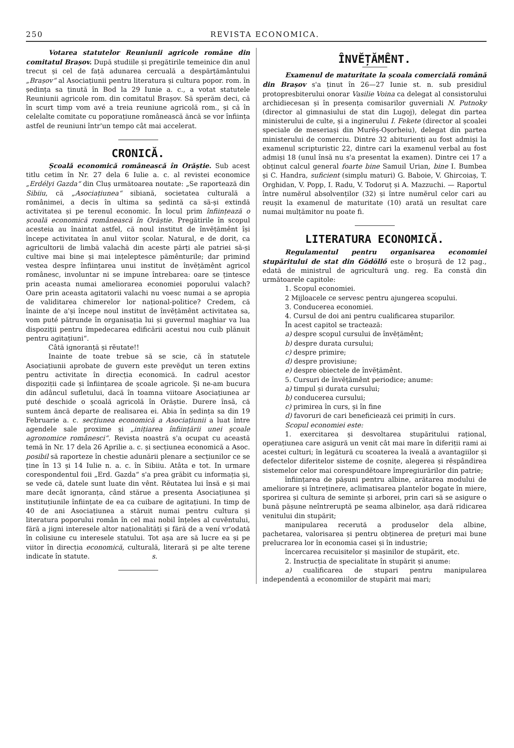250 REVISTA ECONOMICA.
Votarea statutelor Reuniunii agricole române din comitatul Brașov. După studiile și pregătirile temeinice din anul trecut și cel de față adunarea cercuală a despărțământului „Brașov“ al Asociațiunii pentru literatura și cultura popor. rom. în ședința sa ținută în Bod la 29 Iunie a. c., a votat statutele Reuniunii agricole rom. din comitatul Brașov. Să sperăm deci, că în scurt timp vom avé a treia reuniune agricolă rom., și că în celelalte comitate cu poporațiune românească ăncă se vor înființa astfel de reuniuni într'un tempo cât mai accelerat.
CRONICĂ.
Școală economică românească în Orăștie. Sub acest titlu cetim în Nr. 27 dela 6 Iulie a. c. al revistei economice „Erdélyi Gazda“ din Cluș următoarea noutate: „Se raportează din Sibiiu, că „Asociațiunea“ sibiană, societatea culturală a românimei, a decis în ultima sa ședintă ca să-și extindă activitatea și pe terenul economic. În locul prim înființează o școală economică românească în Orăștie. Pregătirile în scopul acesteia au înaintat astfel, că noul institut de învĕțămênt își începe activitatea în anul viitor școlar. Natural, e de dorit, ca agricultorii de limbă valachă din aceste părți ale patriei să-și cultive mai bine și mai ințeleptesce pămênturile; dar primind vestea despre înființarea unui institut de învĕțămênt agricol românesc, involuntar ni se impune întrebarea: oare se țintesce prin aceasta numai ameliorarea economiei poporului valach? Oare prin aceasta agitatorii valachi nu voesc numai a se apropia de validitarea chimerelor lor național-politice? Credem, că înainte de a'și începe noul institut de învĕțămênt activitatea sa, vom puté pătrunde în organisația lui și guvernul maghiar va lua dispoziții pentru împedecarea edificării acestui nou cuib plănuit pentru agitațiuni“.
Câtă ignoranță și rĕutate!!
Inainte de toate trebue să se scie, că în statutele Asociațiunii aprobate de guvern este prevĕḑut un teren extins pentru activitate în direcția economică. In cadrul acestor dispoziții cade și înființarea de școale agricole. Și ne-am bucura din adâncul sufletului, dacă în toamna viitoare Asociațiunea ar puté deschide o școală agricolă în Orăștie. Durere însă, că suntem ăncă departe de realisarea ei. Abia în ședința sa din 19 Februarie a. c. secțiunea economică a Asociațiunii a luat între agendele sale proxime și „inițiarea înființării unei școale agronomice românesci“. Revista noastră s'a ocupat cu această temă în Nr. 17 dela 26 Aprilie a. c. și secțiunea economică a Asoc. posibil să raporteze în chestie adunării plenare a secțiunilor ce se ține în 13 și 14 Iulie n. a. c. în Sibiiu. Atâta e tot. In urmare corespondentul foii „Erd. Gazda“ s'a prea grăbit cu informația și, se vede că, datele sunt luate din vênt. Rĕutatea lui însă e și mai mare decât ignoranța, când stărue a presenta Asociațiunea și instituțiunile înființate de ea ca cuibare de agitațiuni. In timp de 40 de ani Asociațiunea a stăruit numai pentru cultura și literatura poporului român în cel mai nobil înțeles al cuvêntului, fără a jigni interesele altor naționalități și fără de a vení vr'odată în colisiune cu interesele statului. Tot așa are să lucre ea și pe viitor în direcția economică, culturală, literară și pe alte terene indicate în statute. s.
ÎNVĔȚĂMÊNT.
Examenul de maturitate la școala comercială română din Brașov s'a ținut în 26—27 Iunie st. n. sub presidiul protopresbiterului onorar Vasilie Voina ca delegat al consistorului archidiecesan și în presența comisarilor guverniali N. Putnoky (director al gimnasiului de stat din Lugoj), delegat din partea ministerului de culte, și a inginerului I. Fekete (director al școalei speciale de meseriași din Murĕș-Oșorheiu), delegat din partea ministerului de comerciu. Dintre 32 abiturienți au fost admiși la examenul scripturistic 22, dintre cari la examenul verbal au fost admiși 18 (unul însă nu s'a presentat la examen). Dintre cei 17 a obținut calcul general foarte bine Samuil Urian, bine I. Bumbea și C. Handra, suficient (simplu maturi) G. Baboie, V. Ghircoiaș, T. Orghidan, V. Popp, I. Radu, V. Todoruț și A. Mazzuchi. — Raportul între numĕrul absolvenților (32) și între numĕrul celor cari au reușit la examenul de maturitate (10) arată un resultat care numai mulțămitor nu poate fi.
LITERATURA ECONOMICĂ.
Regulamentul pentru organisarea economiei stupăritului de stat din Gödöllő este o broșură de 12 pag., edată de ministrul de agricultură ung. reg. Ea constă din următoarele capitole:
1. Scopul economiei.
2 Mijloacele ce servesc pentru ajungerea scopului.
3. Conducerea economiei.
4. Cursul de doi ani pentru cualificarea stuparilor.
În acest capitol se tractează:
a) despre scopul cursului de învĕțămênt;
b) despre durata cursului;
c) despre primire;
d) despre provisiune;
e) despre obiectele de învĕțămênt.
5. Cursuri de învĕțămênt periodice; anume:
a) timpul și durata cursului;
b) conducerea cursului;
c) primirea în curs, și în fine
d) favoruri de cari beneficiează cei primiți în curs.
Scopul economiei este:
1. exercitarea și desvoltarea stupăritului rațional, operațiunea care asigură un venit cât mai mare în diferiții rami ai acestei culturi; în legătură cu scoaterea la iveală a avantagiilor și defectelor diferitelor sisteme de coșnițe, alegerea și rĕspândirea sistemelor celor mai corespundĕtoare împregiurărilor din patrie;
înființarea de pășuni pentru albine, arătarea modului de ameliorare și întreținere, aclimatisarea plantelor bogate în miere, sporirea și cultura de seminte și arborei, prin cari să se asigure o bună pășune neîntreruptă pe seama albinelor, așa dară ridicarea venitului din stupărit;
manipularea recerută a produselor dela albine, pachetarea, valorisarea și pentru obținerea de prețuri mai bune prelucrarea lor în economia casei și în industrie;
încercarea recuisitelor și mașinilor de stupărit, etc.
2. Instrucția de specialitate în stupărit și anume:
a) cualificarea de stupari pentru manipularea independentă a economiilor de stupărit mai mari;